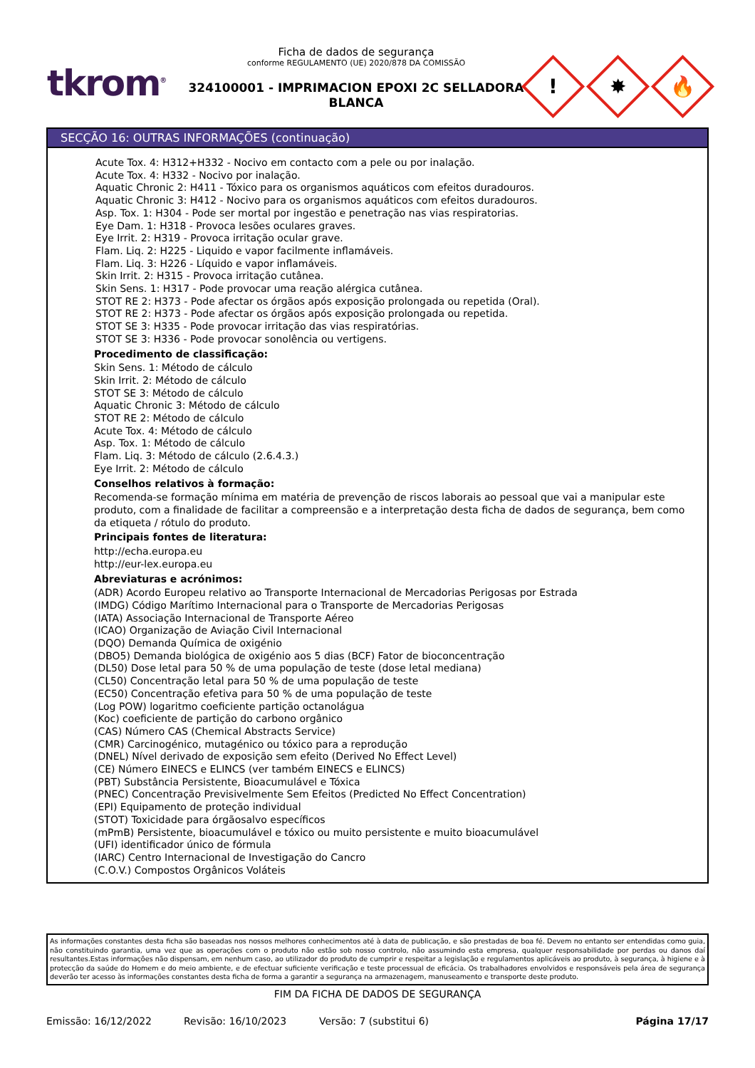tkrom<sup>®</sup>
Ficha de dados de segurança
conforme REGULAMENTO (UE) 2020/878 DA COMISSÃO
324100001 - IMPRIMACION EPOXI 2C SELLADORA BLANCA
!
✸
🔥
SECÇÃO 16: OUTRAS INFORMAÇÕES (continuação)
Acute Tox. 4: H312+H332 - Nocivo em contacto com a pele ou por inalação.
Acute Tox. 4: H332 - Nocivo por inalação.
Aquatic Chronic 2: H411 - Tóxico para os organismos aquáticos com efeitos duradouros.
Aquatic Chronic 3: H412 - Nocivo para os organismos aquáticos com efeitos duradouros.
Asp. Tox. 1: H304 - Pode ser mortal por ingestão e penetração nas vias respiratorias.
Eye Dam. 1: H318 - Provoca lesões oculares graves.
Eye Irrit. 2: H319 - Provoca irritação ocular grave.
Flam. Liq. 2: H225 - Liquido e vapor facilmente inflamáveis.
Flam. Liq. 3: H226 - Líquido e vapor inflamáveis.
Skin Irrit. 2: H315 - Provoca irritação cutânea.
Skin Sens. 1: H317 - Pode provocar uma reação alérgica cutânea.
STOT RE 2: H373 - Pode afectar os órgãos após exposição prolongada ou repetida (Oral).
STOT RE 2: H373 - Pode afectar os órgãos após exposição prolongada ou repetida.
STOT SE 3: H335 - Pode provocar irritação das vias respiratórias.
STOT SE 3: H336 - Pode provocar sonolência ou vertigens.
Procedimento de classificação:
Skin Sens. 1: Método de cálculo
Skin Irrit. 2: Método de cálculo
STOT SE 3: Método de cálculo
Aquatic Chronic 3: Método de cálculo
STOT RE 2: Método de cálculo
Acute Tox. 4: Método de cálculo
Asp. Tox. 1: Método de cálculo
Flam. Liq. 3: Método de cálculo (2.6.4.3.)
Eye Irrit. 2: Método de cálculo
Conselhos relativos à formação:
Recomenda-se formação mínima em matéria de prevenção de riscos laborais ao pessoal que vai a manipular este produto, com a finalidade de facilitar a compreensão e a interpretação desta ficha de dados de segurança, bem como da etiqueta / rótulo do produto.
Principais fontes de literatura:
http://echa.europa.eu
http://eur-lex.europa.eu
Abreviaturas e acrónimos:
(ADR) Acordo Europeu relativo ao Transporte Internacional de Mercadorias Perigosas por Estrada
(IMDG) Código Marítimo Internacional para o Transporte de Mercadorias Perigosas
(IATA) Associação Internacional de Transporte Aéreo
(ICAO) Organização de Aviação Civil Internacional
(DQO) Demanda Química de oxigénio
(DBO5) Demanda biológica de oxigénio aos 5 dias (BCF) Fator de bioconcentração
(DL50) Dose letal para 50 % de uma população de teste (dose letal mediana)
(CL50) Concentração letal para 50 % de uma população de teste
(EC50) Concentração efetiva para 50 % de uma população de teste
(Log POW) logaritmo coeficiente partição octanolágua
(Koc) coeficiente de partição do carbono orgânico
(CAS) Número CAS (Chemical Abstracts Service)
(CMR) Carcinogénico, mutagénico ou tóxico para a reprodução
(DNEL) Nível derivado de exposição sem efeito (Derived No Effect Level)
(CE) Número EINECS e ELINCS (ver também EINECS e ELINCS)
(PBT) Substância Persistente, Bioacumulável e Tóxica
(PNEC) Concentração Previsivelmente Sem Efeitos (Predicted No Effect Concentration)
(EPI) Equipamento de proteção individual
(STOT) Toxicidade para órgãosalvo específicos
(mPmB) Persistente, bioacumulável e tóxico ou muito persistente e muito bioacumulável
(UFI) identificador único de fórmula
(IARC) Centro Internacional de Investigação do Cancro
(C.O.V.) Compostos Orgânicos Voláteis
As informações constantes desta ficha são baseadas nos nossos melhores conhecimentos até à data de publicação, e são prestadas de boa fé. Devem no entanto ser entendidas como guia, não constituindo garantia, uma vez que as operações com o produto não estão sob nosso controlo, não assumindo esta empresa, qualquer responsabilidade por perdas ou danos daí resultantes.Estas informações não dispensam, em nenhum caso, ao utilizador do produto de cumprir e respeitar a legislação e regulamentos aplicáveis ao produto, à segurança, à higiene e à protecção da saúde do Homem e do meio ambiente, e de efectuar suficiente verificação e teste processual de eficácia. Os trabalhadores envolvidos e responsáveis pela área de segurança deverão ter acesso às informações constantes desta ficha de forma a garantir a segurança na armazenagem, manuseamento e transporte deste produto.
FIM DA FICHA DE DADOS DE SEGURANÇA
Emissão: 16/12/2022 Revisão: 16/10/2023 Versão: 7 (substitui 6) Página 17/17